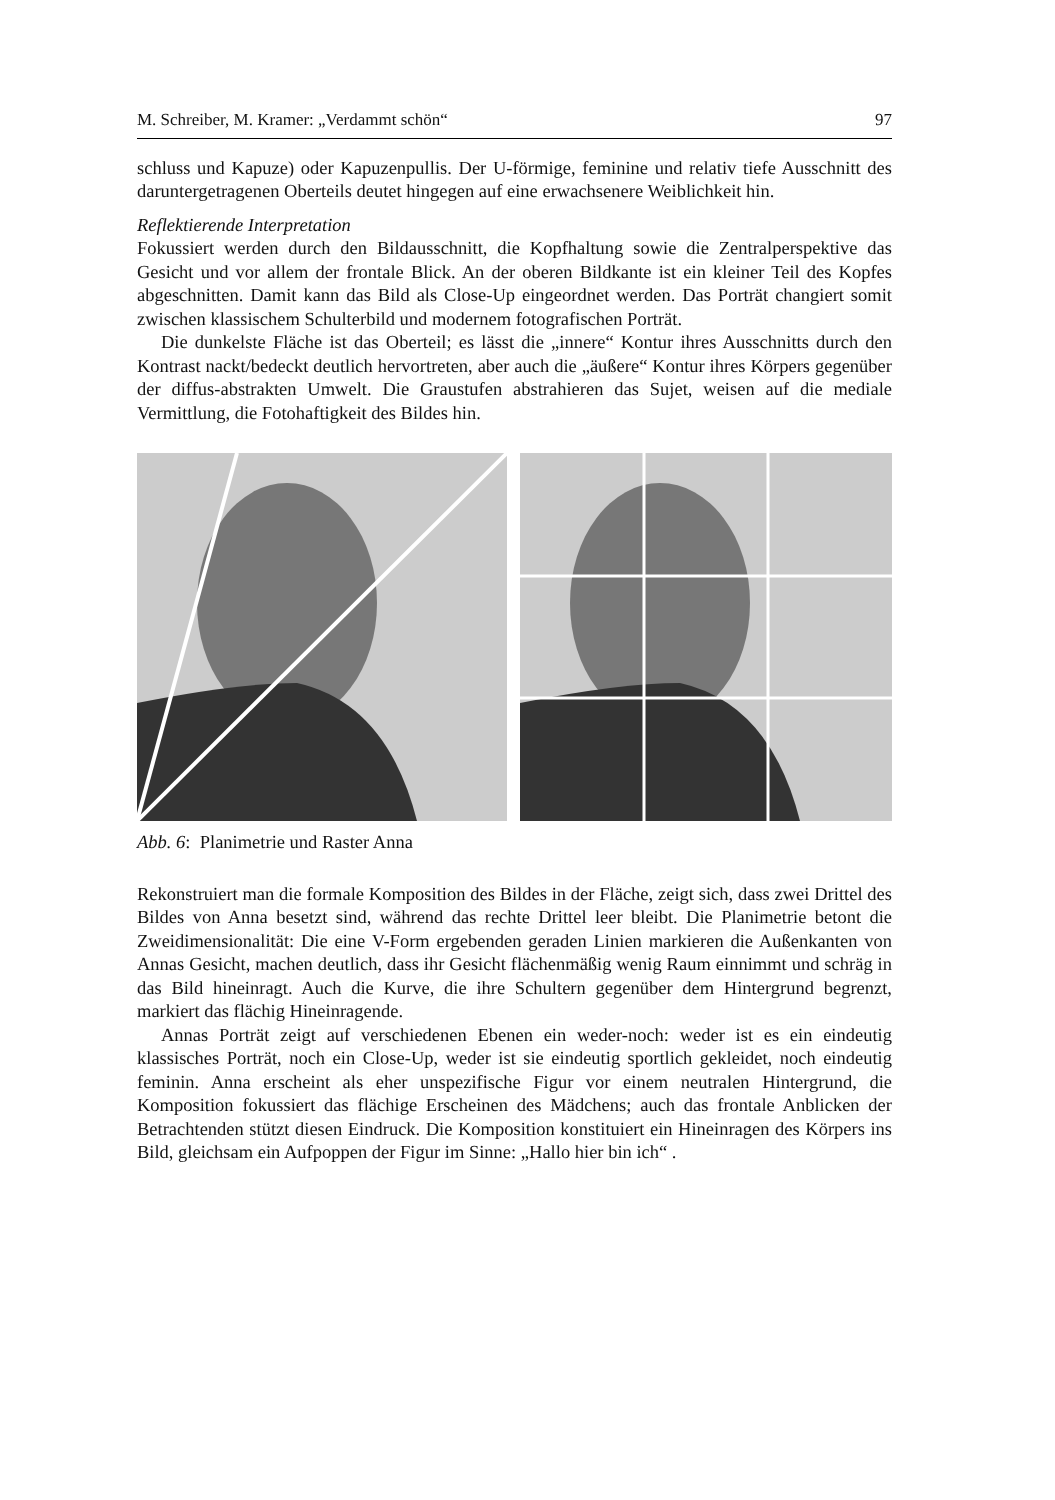M. Schreiber, M. Kramer: „Verdammt schön“97
schluss und Kapuze) oder Kapuzenpullis. Der U-förmige, feminine und relativ tiefe Ausschnitt des daruntergetragenen Oberteils deutet hingegen auf eine erwachsenere Weiblichkeit hin.
Reflektierende Interpretation
Fokussiert werden durch den Bildausschnitt, die Kopfhaltung sowie die Zentralperspektive das Gesicht und vor allem der frontale Blick. An der oberen Bildkante ist ein kleiner Teil des Kopfes abgeschnitten. Damit kann das Bild als Close-Up eingeordnet werden. Das Porträt changiert somit zwischen klassischem Schulterbild und modernem fotografischen Porträt.
Die dunkelste Fläche ist das Oberteil; es lässt die „innere“ Kontur ihres Ausschnitts durch den Kontrast nackt/bedeckt deutlich hervortreten, aber auch die „äußere“ Kontur ihres Körpers gegenüber der diffus-abstrakten Umwelt. Die Graustufen abstrahieren das Sujet, weisen auf die mediale Vermittlung, die Fotohaftigkeit des Bildes hin.
Abb. 6: Planimetrie und Raster Anna
Rekonstruiert man die formale Komposition des Bildes in der Fläche, zeigt sich, dass zwei Drittel des Bildes von Anna besetzt sind, während das rechte Drittel leer bleibt. Die Planimetrie betont die Zweidimensionalität: Die eine V-Form ergebenden geraden Linien markieren die Außenkanten von Annas Gesicht, machen deutlich, dass ihr Gesicht flächenmäßig wenig Raum einnimmt und schräg in das Bild hineinragt. Auch die Kurve, die ihre Schultern gegenüber dem Hintergrund begrenzt, markiert das flächig Hineinragende.
Annas Porträt zeigt auf verschiedenen Ebenen ein weder-noch: weder ist es ein eindeutig klassisches Porträt, noch ein Close-Up, weder ist sie eindeutig sportlich gekleidet, noch eindeutig feminin. Anna erscheint als eher unspezifische Figur vor einem neutralen Hintergrund, die Komposition fokussiert das flächige Erscheinen des Mädchens; auch das frontale Anblicken der Betrachtenden stützt diesen Eindruck. Die Komposition konstituiert ein Hineinragen des Körpers ins Bild, gleichsam ein Aufpoppen der Figur im Sinne: „Hallo hier bin ich“ .